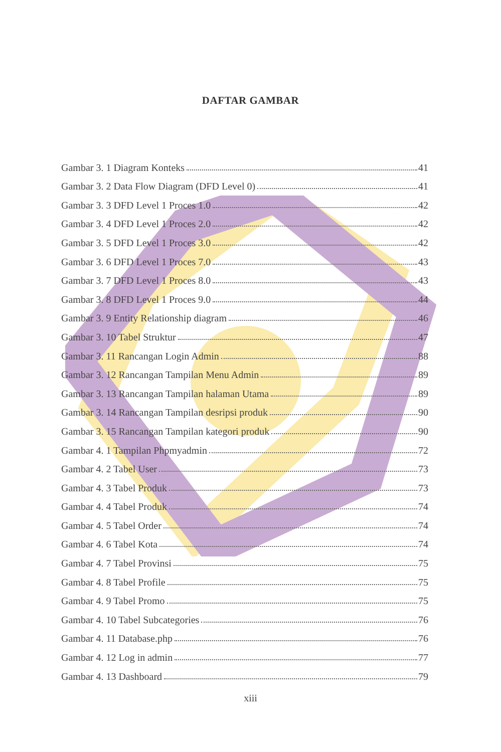DAFTAR GAMBAR
Gambar 3. 1 Diagram Konteks 41
Gambar 3. 2 Data Flow Diagram (DFD Level 0) 41
Gambar 3. 3 DFD Level 1 Proces 1.0 42
Gambar 3. 4 DFD Level 1 Proces 2.0 42
Gambar 3. 5 DFD Level 1 Proces 3.0 42
Gambar 3. 6 DFD Level 1 Proces 7.0 43
Gambar 3. 7 DFD Level 1 Proces 8.0 43
Gambar 3. 8 DFD Level 1 Proces 9.0 44
Gambar 3. 9 Entity Relationship diagram 46
Gambar 3. 10 Tabel Struktur 47
Gambar 3. 11 Rancangan Login Admin 88
Gambar 3. 12 Rancangan Tampilan Menu Admin 89
Gambar 3. 13 Rancangan Tampilan halaman Utama 89
Gambar 3. 14 Rancangan Tampilan desripsi produk 90
Gambar 3. 15 Rancangan Tampilan kategori produk 90
Gambar 4. 1 Tampilan Phpmyadmin 72
Gambar 4. 2 Tabel User 73
Gambar 4. 3 Tabel Produk 73
Gambar 4. 4 Tabel Produk 74
Gambar 4. 5 Tabel Order 74
Gambar 4. 6 Tabel Kota 74
Gambar 4. 7 Tabel Provinsi 75
Gambar 4. 8 Tabel Profile 75
Gambar 4. 9 Tabel Promo 75
Gambar 4. 10 Tabel Subcategories 76
Gambar 4. 11 Database.php 76
Gambar 4. 12 Log in admin 77
Gambar 4. 13 Dashboard 79
xiii